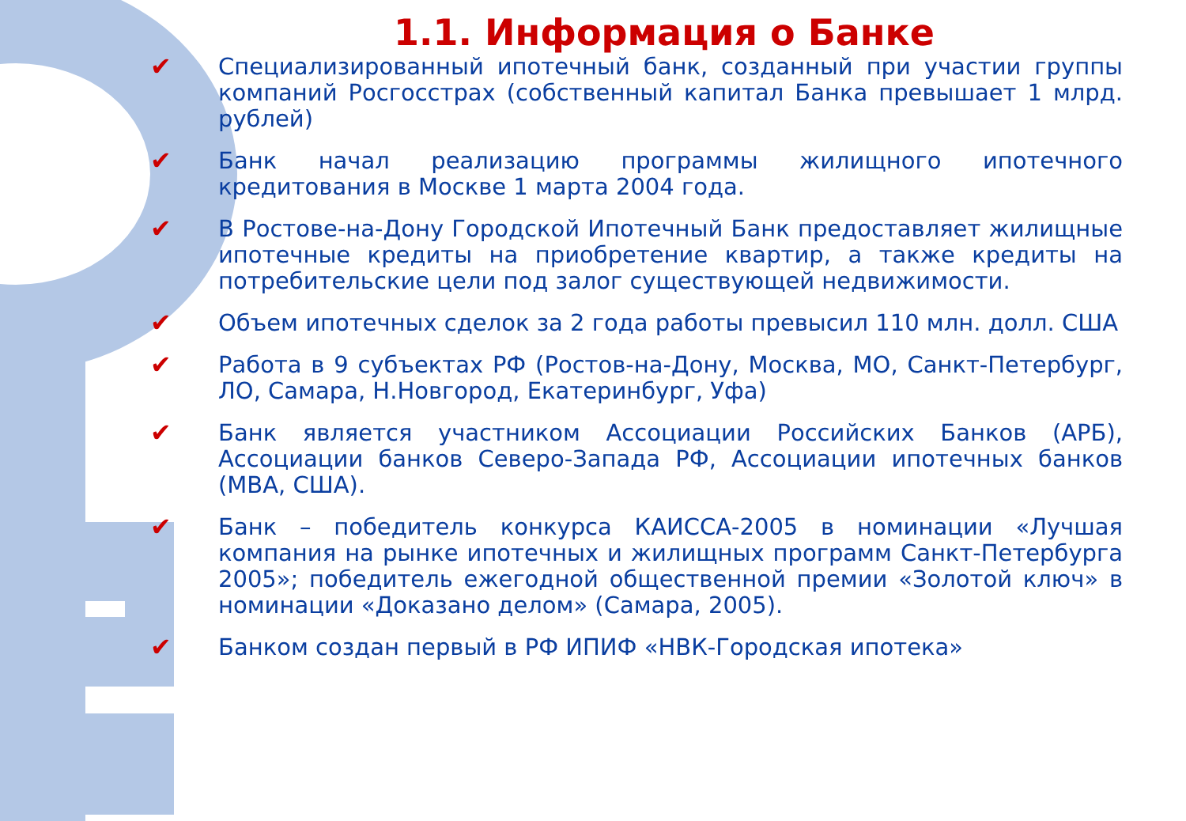1.1. Информация о Банке
✔ Специализированный ипотечный банк, созданный при участии группы компаний Росгосстрах (собственный капитал Банка превышает 1 млрд. рублей)
✔ Банк начал реализацию программы жилищного ипотечного кредитования в Москве 1 марта 2004 года.
✔ В Ростове-на-Дону Городской Ипотечный Банк предоставляет жилищные ипотечные кредиты на приобретение квартир, а также кредиты на потребительские цели под залог существующей недвижимости.
✔ Объем ипотечных сделок за 2 года работы превысил 110 млн. долл. США
✔ Работа в 9 субъектах РФ (Ростов-на-Дону, Москва, МО, Санкт-Петербург, ЛО, Самара, Н.Новгород, Екатеринбург, Уфа)
✔ Банк является участником Ассоциации Российских Банков (АРБ), Ассоциации банков Северо-Запада РФ, Ассоциации ипотечных банков (MBA, США).
✔ Банк – победитель конкурса КАИССА-2005 в номинации «Лучшая компания на рынке ипотечных и жилищных программ Санкт-Петербурга 2005»; победитель ежегодной общественной премии «Золотой ключ» в номинации «Доказано делом» (Самара, 2005).
✔ Банком создан первый в РФ ИПИФ «НВК-Городская ипотека»